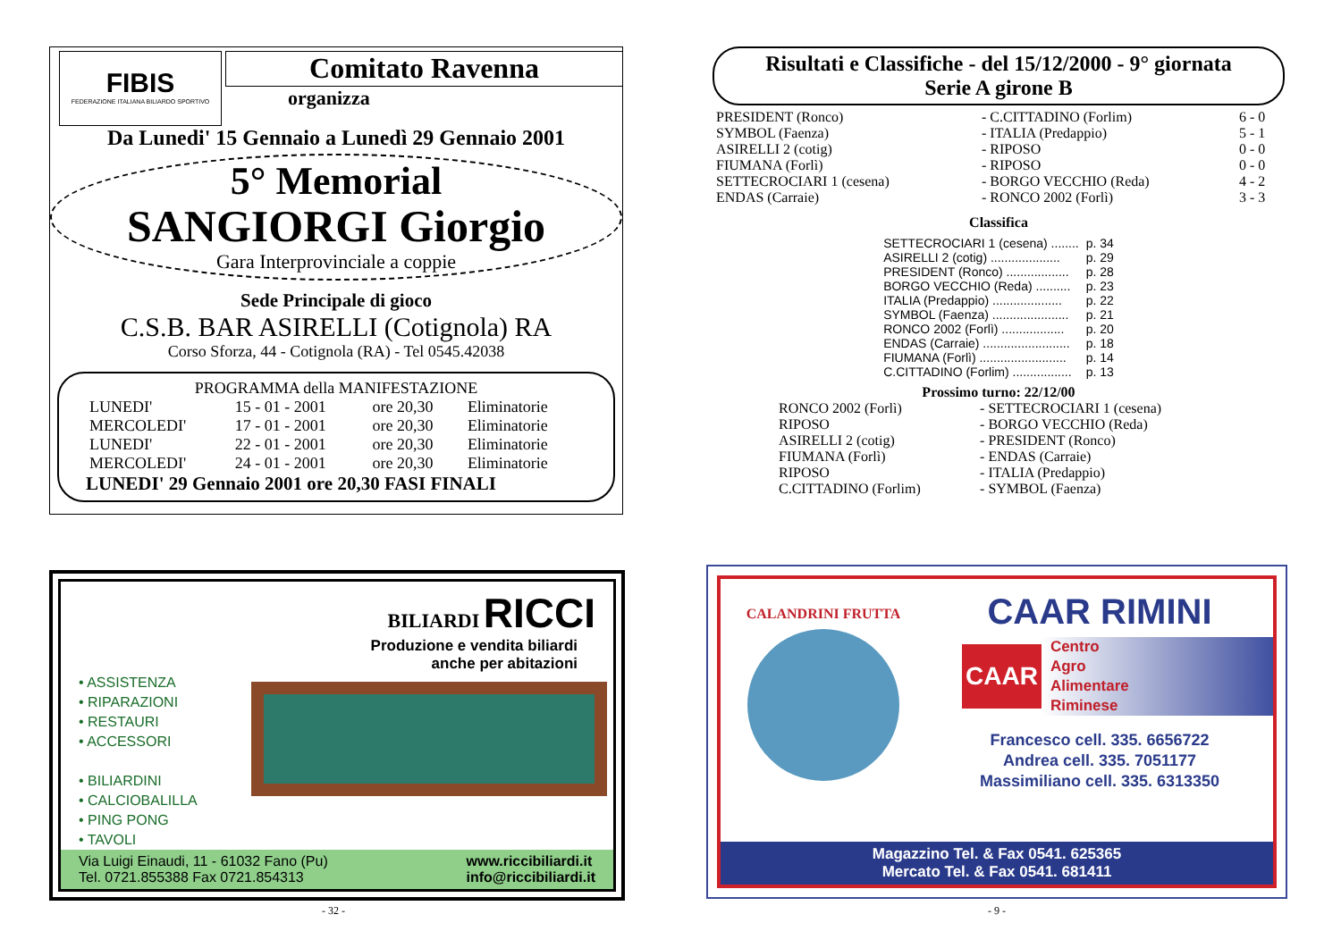FIBIS
FEDERAZIONE ITALIANA BILIARDO SPORTIVO
Comitato Ravenna
organizza
Da Lunedi' 15 Gennaio a Lunedì 29 Gennaio 2001
5° Memorial
SANGIORGI Giorgio
Gara Interprovinciale a coppie
Sede Principale di gioco
C.S.B. BAR ASIRELLI (Cotignola) RA
Corso Sforza, 44 - Cotignola (RA) - Tel 0545.42038
PROGRAMMA della MANIFESTAZIONE
| LUNEDI' | 15 - 01 - 2001 | ore 20,30 | Eliminatorie |
| MERCOLEDI' | 17 - 01 - 2001 | ore 20,30 | Eliminatorie |
| LUNEDI' | 22 - 01 - 2001 | ore 20,30 | Eliminatorie |
| MERCOLEDI' | 24 - 01 - 2001 | ore 20,30 | Eliminatorie |
LUNEDI' 29 Gennaio 2001 ore 20,30 FASI FINALI
Risultati e Classifiche - del 15/12/2000 - 9° giornata
Serie A girone B
| PRESIDENT (Ronco) | - C.CITTADINO (Forlim) | 6 - 0 |
| SYMBOL (Faenza) | - ITALIA (Predappio) | 5 - 1 |
| ASIRELLI 2 (cotig) | - RIPOSO | 0 - 0 |
| FIUMANA (Forlì) | - RIPOSO | 0 - 0 |
| SETTECROCIARI 1 (cesena) | - BORGO VECCHIO (Reda) | 4 - 2 |
| ENDAS (Carraie) | - RONCO 2002 (Forlì) | 3 - 3 |
Classifica
| SETTECROCIARI 1 (cesena) ........ | p. 34 |
| ASIRELLI 2 (cotig) .................... | p. 29 |
| PRESIDENT (Ronco) .................. | p. 28 |
| BORGO VECCHIO (Reda) .......... | p. 23 |
| ITALIA (Predappio) .................... | p. 22 |
| SYMBOL (Faenza) ...................... | p. 21 |
| RONCO 2002 (Forlì) .................. | p. 20 |
| ENDAS (Carraie) ......................... | p. 18 |
| FIUMANA (Forlì) ......................... | p. 14 |
| C.CITTADINO (Forlim) ................. | p. 13 |
Prossimo turno: 22/12/00
| RONCO 2002 (Forlì) | - SETTECROCIARI 1 (cesena) |
| RIPOSO | - BORGO VECCHIO (Reda) |
| ASIRELLI 2 (cotig) | - PRESIDENT (Ronco) |
| FIUMANA (Forlì) | - ENDAS (Carraie) |
| RIPOSO | - ITALIA (Predappio) |
| C.CITTADINO (Forlim) | - SYMBOL (Faenza) |
BILIARDI RICCI
Produzione e vendita biliardi
anche per abitazioni
• ASSISTENZA
• RIPARAZIONI
• RESTAURI
• ACCESSORI
• BILIARDINI
• CALCIOBALILLA
• PING PONG
• TAVOLI
Via Luigi Einaudi, 11 - 61032 Fano (Pu)
Tel. 0721.855388 Fax 0721.854313
www.riccibiliardi.it
info@riccibiliardi.it
CALANDRINI FRUTTA
CAAR RIMINI
CAAR
Centro
Agro
Alimentare
Riminese
Francesco cell. 335. 6656722
Andrea cell. 335. 7051177
Massimiliano cell. 335. 6313350
Magazzino Tel. & Fax 0541. 625365
Mercato Tel. & Fax 0541. 681411
- 32 - - 9 -